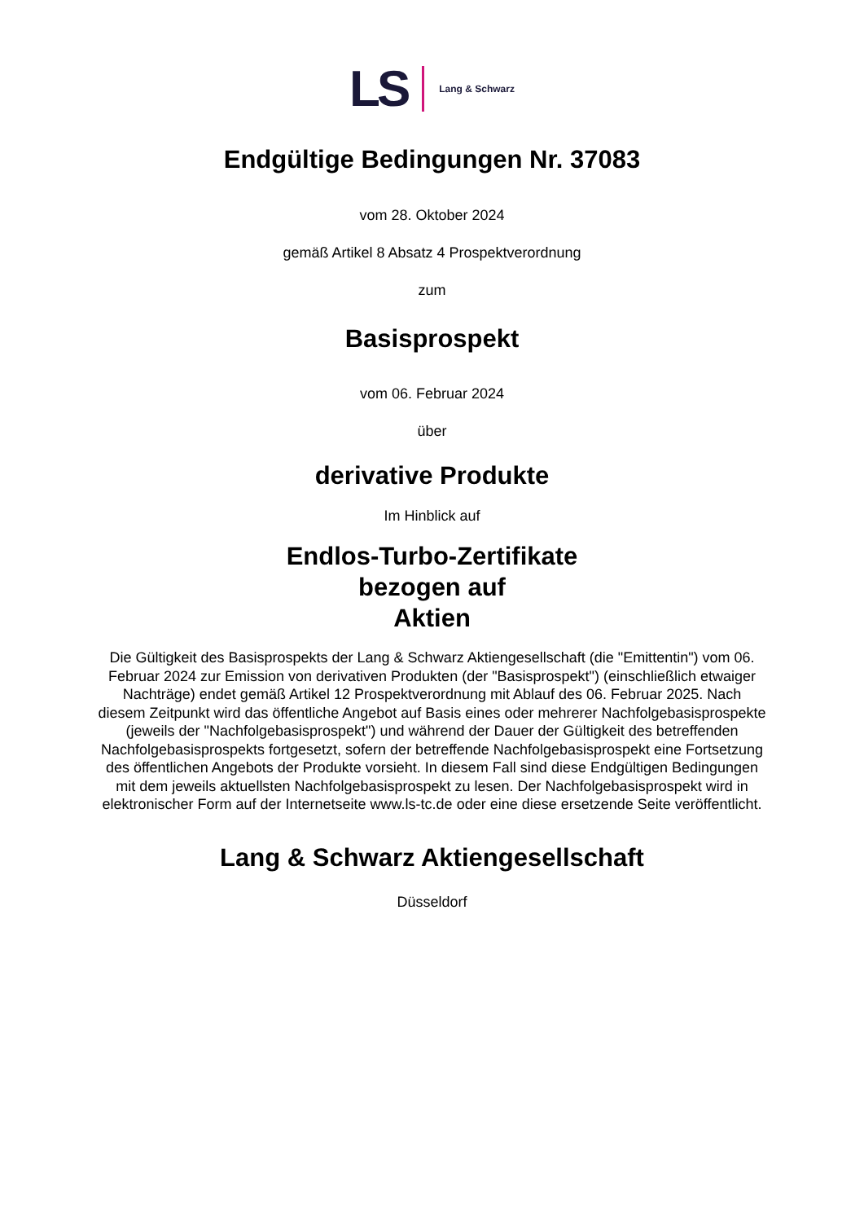LS Lang & Schwarz
Endgültige Bedingungen Nr. 37083
vom 28. Oktober 2024
gemäß Artikel 8 Absatz 4 Prospektverordnung
zum
Basisprospekt
vom 06. Februar 2024
über
derivative Produkte
Im Hinblick auf
Endlos-Turbo-Zertifikate
bezogen auf
Aktien
Die Gültigkeit des Basisprospekts der Lang & Schwarz Aktiengesellschaft (die "Emittentin") vom 06. Februar 2024 zur Emission von derivativen Produkten (der "Basisprospekt") (einschließlich etwaiger Nachträge) endet gemäß Artikel 12 Prospektverordnung mit Ablauf des 06. Februar 2025. Nach diesem Zeitpunkt wird das öffentliche Angebot auf Basis eines oder mehrerer Nachfolgebasisprospekte (jeweils der "Nachfolgebasisprospekt") und während der Dauer der Gültigkeit des betreffenden Nachfolgebasisprospekts fortgesetzt, sofern der betreffende Nachfolgebasisprospekt eine Fortsetzung des öffentlichen Angebots der Produkte vorsieht. In diesem Fall sind diese Endgültigen Bedingungen mit dem jeweils aktuellsten Nachfolgebasisprospekt zu lesen. Der Nachfolgebasisprospekt wird in elektronischer Form auf der Internetseite www.ls-tc.de oder eine diese ersetzende Seite veröffentlicht.
Lang & Schwarz Aktiengesellschaft
Düsseldorf